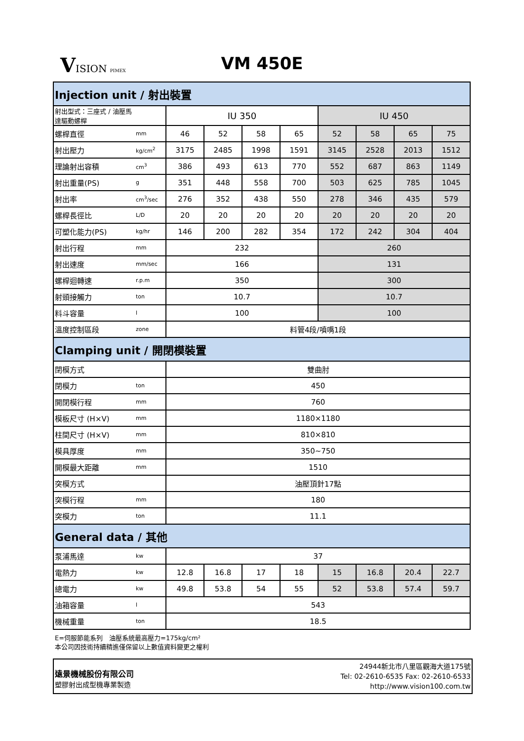VISION PIMEX
VM 450E
| Injection unit / 射出裝置 | | | | | | | | | |
| 射出型式：三座式 / 油壓馬達驅動螺桿 | | IU 350 | | | | IU 450 | | | |
| 螺桿直徑 | mm | 46 | 52 | 58 | 65 | 52 | 58 | 65 | 75 |
| 射出壓力 | kg/cm<sup>2</sup> | 3175 | 2485 | 1998 | 1591 | 3145 | 2528 | 2013 | 1512 |
| 理論射出容積 | cm<sup>3</sup> | 386 | 493 | 613 | 770 | 552 | 687 | 863 | 1149 |
| 射出重量(PS) | g | 351 | 448 | 558 | 700 | 503 | 625 | 785 | 1045 |
| 射出率 | cm<sup>3</sup>/sec | 276 | 352 | 438 | 550 | 278 | 346 | 435 | 579 |
| 螺桿長徑比 | L/D | 20 | 20 | 20 | 20 | 20 | 20 | 20 | 20 |
| 可塑化能力(PS) | kg/hr | 146 | 200 | 282 | 354 | 172 | 242 | 304 | 404 |
| 射出行程 | mm | 232 | | | | 260 | | | |
| 射出速度 | mm/sec | 166 | | | | 131 | | | |
| 螺桿迴轉速 | r.p.m | 350 | | | | 300 | | | |
| 射頭接觸力 | ton | 10.7 | | | | 10.7 | | | |
| 料斗容量 | l | 100 | | | | 100 | | | |
| 溫度控制區段 | zone | 料管4段/噴嘴1段 | | | | | | | |
| Clamping unit / 開閉模裝置 | | | | | | | | | |
| 閉模方式 | | 雙曲肘 | | | | | | | |
| 閉模力 | ton | 450 | | | | | | | |
| 開閉模行程 | mm | 760 | | | | | | | |
| 模板尺寸 (H×V) | mm | 1180×1180 | | | | | | | |
| 柱間尺寸 (H×V) | mm | 810×810 | | | | | | | |
| 模具厚度 | mm | 350~750 | | | | | | | |
| 開模最大距離 | mm | 1510 | | | | | | | |
| 突模方式 | | 油壓頂針17點 | | | | | | | |
| 突模行程 | mm | 180 | | | | | | | |
| 突模力 | ton | 11.1 | | | | | | | |
| General data / 其他 | | | | | | | | | |
| 泵浦馬達 | kw | 37 | | | | | | | |
| 電熱力 | kw | 12.8 | 16.8 | 17 | 18 | 15 | 16.8 | 20.4 | 22.7 |
| 總電力 | kw | 49.8 | 53.8 | 54 | 55 | 52 | 53.8 | 57.4 | 59.7 |
| 油箱容量 | l | 543 | | | | | | | |
| 機械重量 | ton | 18.5 | | | | | | | |
E=伺服節能系列　油壓系統最高壓力=175kg/cm²
本公司因技術持續精進僅保留以上數值資料變更之權利
遠景機械股份有限公司
塑膠射出成型機專業製造
24944新北市八里區觀海大道175號
Tel: 02-2610-6535 Fax: 02-2610-6533
http://www.vision100.com.tw